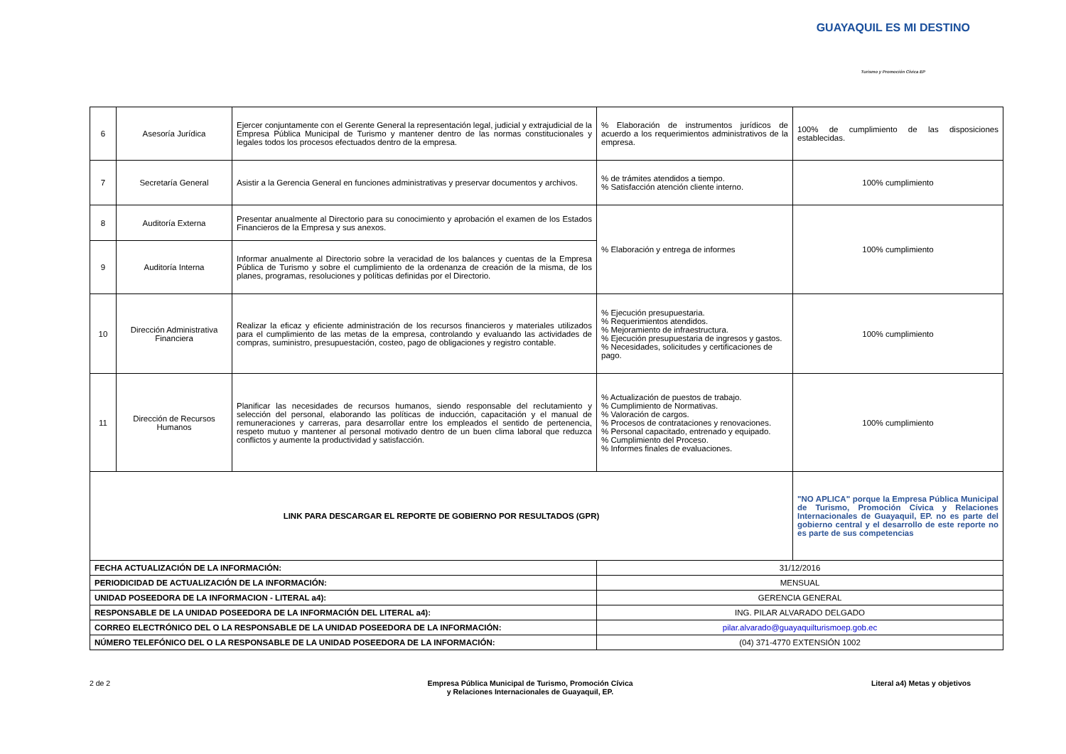GUAYAQUIL ES MI DESTINO
Turismo y Promoción Cívica EP
| 6 | Asesoría Jurídica | Ejercer conjuntamente con el Gerente General la representación legal, judicial y extrajudicial de la Empresa Pública Municipal de Turismo y mantener dentro de las normas constitucionales y legales todos los procesos efectuados dentro de la empresa. | % Elaboración de instrumentos jurídicos de acuerdo a los requerimientos administrativos de la empresa. | 100% de cumplimiento de las disposiciones establecidas. |
| 7 | Secretaría General | Asistir a la Gerencia General en funciones administrativas y preservar documentos y archivos. | % de trámites atendidos a tiempo. % Satisfacción atención cliente interno. | 100% cumplimiento |
| 8 | Auditoría Externa | Presentar anualmente al Directorio para su conocimiento y aprobación el examen de los Estados Financieros de la Empresa y sus anexos. | % Elaboración y entrega de informes | 100% cumplimiento |
| 9 | Auditoría Interna | Informar anualmente al Directorio sobre la veracidad de los balances y cuentas de la Empresa Pública de Turismo y sobre el cumplimiento de la ordenanza de creación de la misma, de los planes, programas, resoluciones y políticas definidas por el Directorio. | | |
| 10 | Dirección Administrativa Financiera | Realizar la eficaz y eficiente administración de los recursos financieros y materiales utilizados para el cumplimiento de las metas de la empresa, controlando y evaluando las actividades de compras, suministro, presupuestación, costeo, pago de obligaciones y registro contable. | % Ejecución presupuestaria. % Requerimientos atendidos. % Mejoramiento de infraestructura. % Ejecución presupuestaria de ingresos y gastos. % Necesidades, solicitudes y certificaciones de pago. | 100% cumplimiento |
| 11 | Dirección de Recursos Humanos | Planificar las necesidades de recursos humanos, siendo responsable del reclutamiento y selección del personal, elaborando las políticas de inducción, capacitación y el manual de remuneraciones y carreras, para desarrollar entre los empleados el sentido de pertenencia, respeto mutuo y mantener al personal motivado dentro de un buen clima laboral que reduzca conflictos y aumente la productividad y satisfacción. | % Actualización de puestos de trabajo. % Cumplimiento de Normativas. % Valoración de cargos. % Procesos de contrataciones y renovaciones. % Personal capacitado, entrenado y equipado. % Cumplimiento del Proceso. % Informes finales de evaluaciones. | 100% cumplimiento |
| LINK PARA DESCARGAR EL REPORTE DE GOBIERNO POR RESULTADOS (GPR) | | | | "NO APLICA" porque la Empresa Pública Municipal de Turismo, Promoción Cívica y Relaciones Internacionales de Guayaquil, EP. no es parte del gobierno central y el desarrollo de este reporte no es parte de sus competencias |
| FECHA ACTUALIZACIÓN DE LA INFORMACIÓN: | | | 31/12/2016 | |
| PERIODICIDAD DE ACTUALIZACIÓN DE LA INFORMACIÓN: | | | MENSUAL | |
| UNIDAD POSEEDORA DE LA INFORMACION - LITERAL a4): | | | GERENCIA GENERAL | |
| RESPONSABLE DE LA UNIDAD POSEEDORA DE LA INFORMACIÓN DEL LITERAL a4): | | | ING. PILAR ALVARADO DELGADO | |
| CORREO ELECTRÓNICO DEL O LA RESPONSABLE DE LA UNIDAD POSEEDORA DE LA INFORMACIÓN: | | | pilar.alvarado@guayaquilturismoep.gob.ec | |
| NÚMERO TELEFÓNICO DEL O LA RESPONSABLE DE LA UNIDAD POSEEDORA DE LA INFORMACIÓN: | | | (04) 371-4770 EXTENSIÓN 1002 | |
2 de 2 Empresa Pública Municipal de Turismo, Promoción Cívica
y Relaciones Internacionales de Guayaquil, EP.
Literal a4) Metas y objetivos